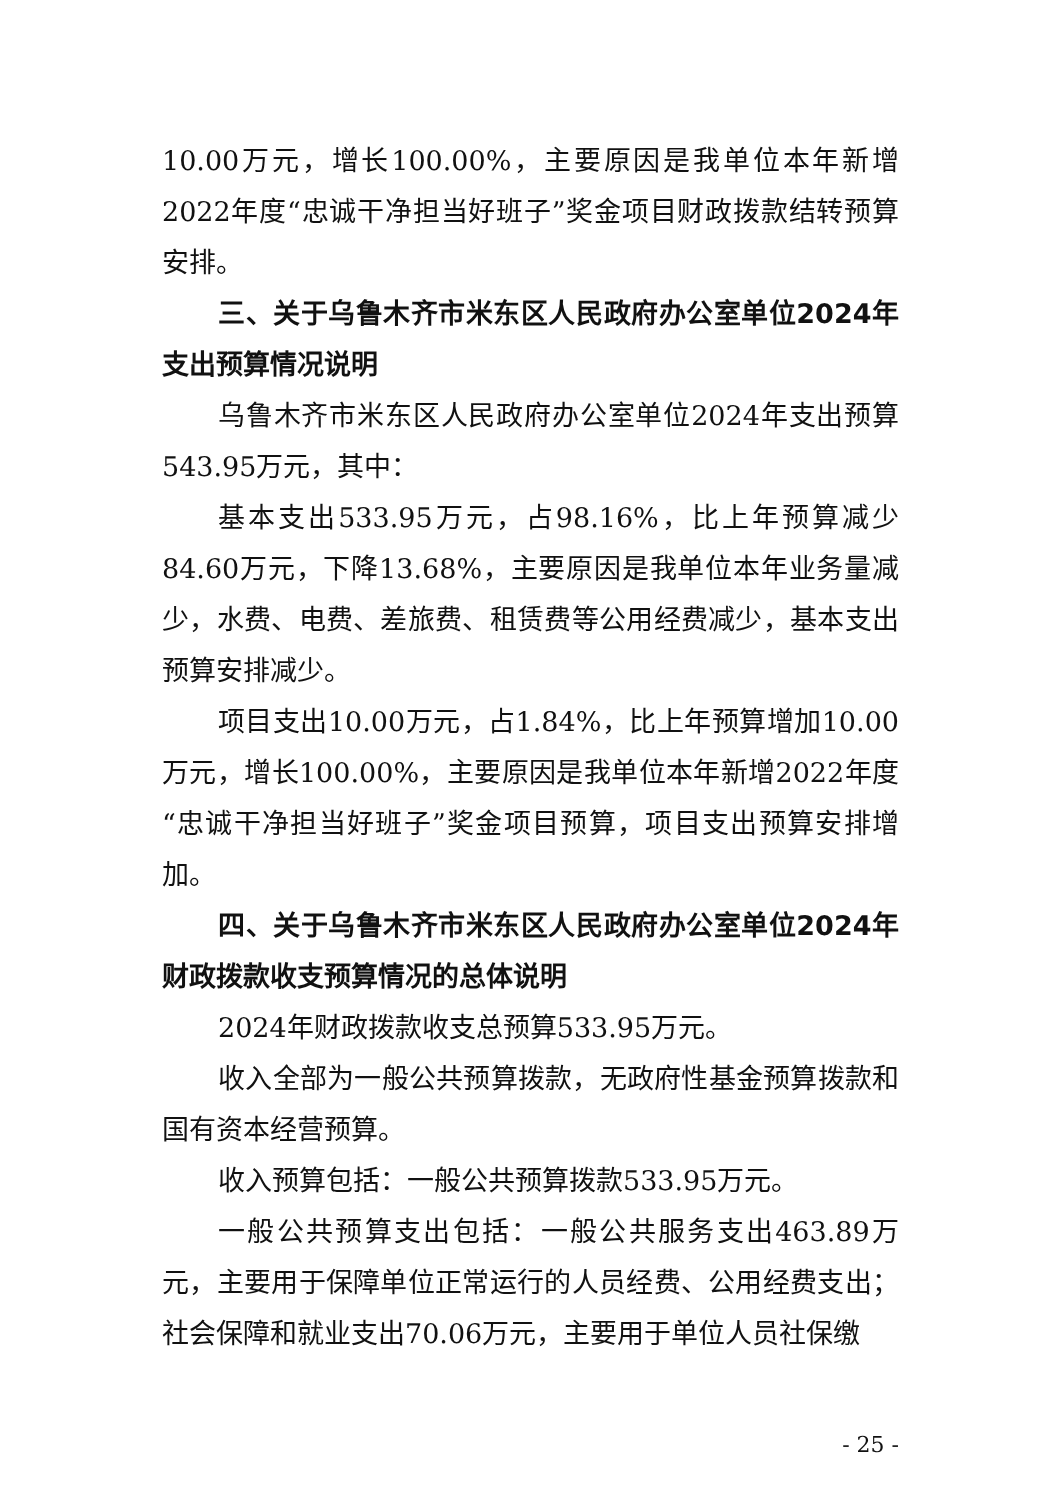10.00万元，增长100.00%，主要原因是我单位本年新增2022年度“忠诚干净担当好班子”奖金项目财政拨款结转预算安排。
三、关于乌鲁木齐市米东区人民政府办公室单位2024年支出预算情况说明
乌鲁木齐市米东区人民政府办公室单位2024年支出预算543.95万元，其中：
基本支出533.95万元，占98.16%，比上年预算减少84.60万元，下降13.68%，主要原因是我单位本年业务量减少，水费、电费、差旅费、租赁费等公用经费减少，基本支出预算安排减少。
项目支出10.00万元，占1.84%，比上年预算增加10.00万元，增长100.00%，主要原因是我单位本年新增2022年度“忠诚干净担当好班子”奖金项目预算，项目支出预算安排增加。
四、关于乌鲁木齐市米东区人民政府办公室单位2024年财政拨款收支预算情况的总体说明
2024年财政拨款收支总预算533.95万元。
收入全部为一般公共预算拨款，无政府性基金预算拨款和国有资本经营预算。
收入预算包括：一般公共预算拨款533.95万元。
一般公共预算支出包括：一般公共服务支出463.89万元，主要用于保障单位正常运行的人员经费、公用经费支出；社会保障和就业支出70.06万元，主要用于单位人员社保缴
- 25 -